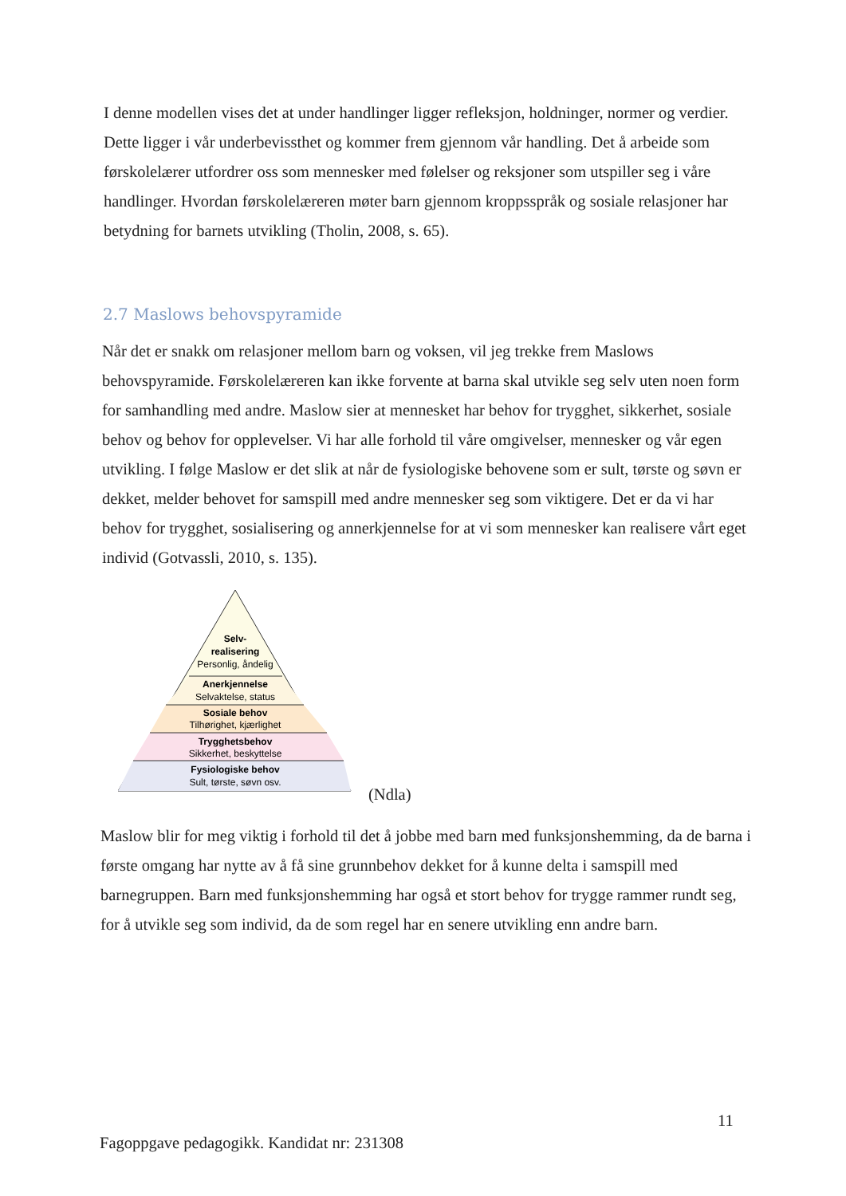I denne modellen vises det at under handlinger ligger refleksjon, holdninger, normer og verdier. Dette ligger i vår underbevissthet og kommer frem gjennom vår handling. Det å arbeide som førskolelærer utfordrer oss som mennesker med følelser og reksjoner som utspiller seg i våre handlinger. Hvordan førskolelæreren møter barn gjennom kroppsspråk og sosiale relasjoner har betydning for barnets utvikling (Tholin, 2008, s. 65).
2.7 Maslows behovspyramide
Når det er snakk om relasjoner mellom barn og voksen, vil jeg trekke frem Maslows behovspyramide. Førskolelæreren kan ikke forvente at barna skal utvikle seg selv uten noen form for samhandling med andre. Maslow sier at mennesket har behov for trygghet, sikkerhet, sosiale behov og behov for opplevelser. Vi har alle forhold til våre omgivelser, mennesker og vår egen utvikling. I følge Maslow er det slik at når de fysiologiske behovene som er sult, tørste og søvn er dekket, melder behovet for samspill med andre mennesker seg som viktigere. Det er da vi har behov for trygghet, sosialisering og annerkjennelse for at vi som mennesker kan realisere vårt eget individ (Gotvassli, 2010, s. 135).
Selv-
realisering
Personlig, åndelig
Anerkjennelse
Selvaktelse, status
Sosiale behov
Tilhørighet, kjærlighet
Trygghetsbehov
Sikkerhet, beskyttelse
Fysiologiske behov
Sult, tørste, søvn osv.
(Ndla)
Maslow blir for meg viktig i forhold til det å jobbe med barn med funksjonshemming, da de barna i første omgang har nytte av å få sine grunnbehov dekket for å kunne delta i samspill med barnegruppen. Barn med funksjonshemming har også et stort behov for trygge rammer rundt seg, for å utvikle seg som individ, da de som regel har en senere utvikling enn andre barn.
11
Fagoppgave pedagogikk. Kandidat nr: 231308